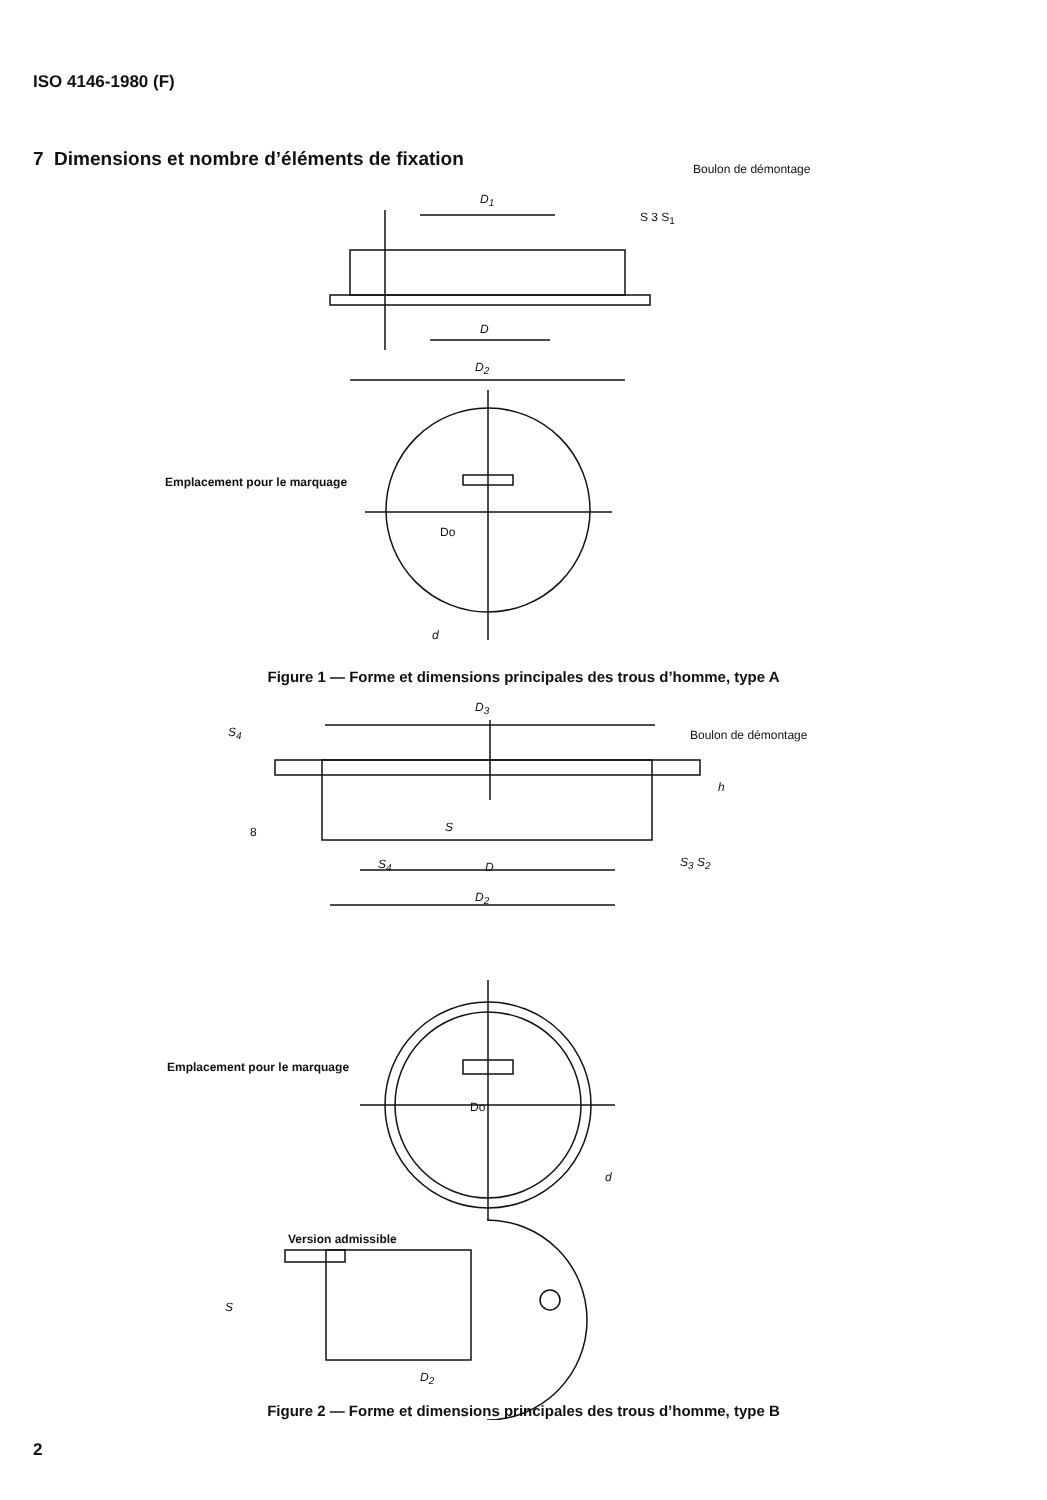ISO 4146-1980 (F)
7 Dimensions et nombre d’éléments de fixation
Boulon de démontage
D<sub>1</sub>
S 3 S<sub>1</sub>
D
D<sub>2</sub>
Emplacement pour le marquage
Do
d
Figure 1 — Forme et dimensions principales des trous d’homme, type A
D<sub>3</sub>
S<sub>4</sub> Boulon de démontage
h
8 S
S<sub>4</sub> D S<sub>3</sub> S<sub>2</sub>
D<sub>2</sub>
Emplacement pour le marquage
Do
d
Version admissible
S
D<sub>2</sub>
Figure 2 — Forme et dimensions principales des trous d’homme, type B
2